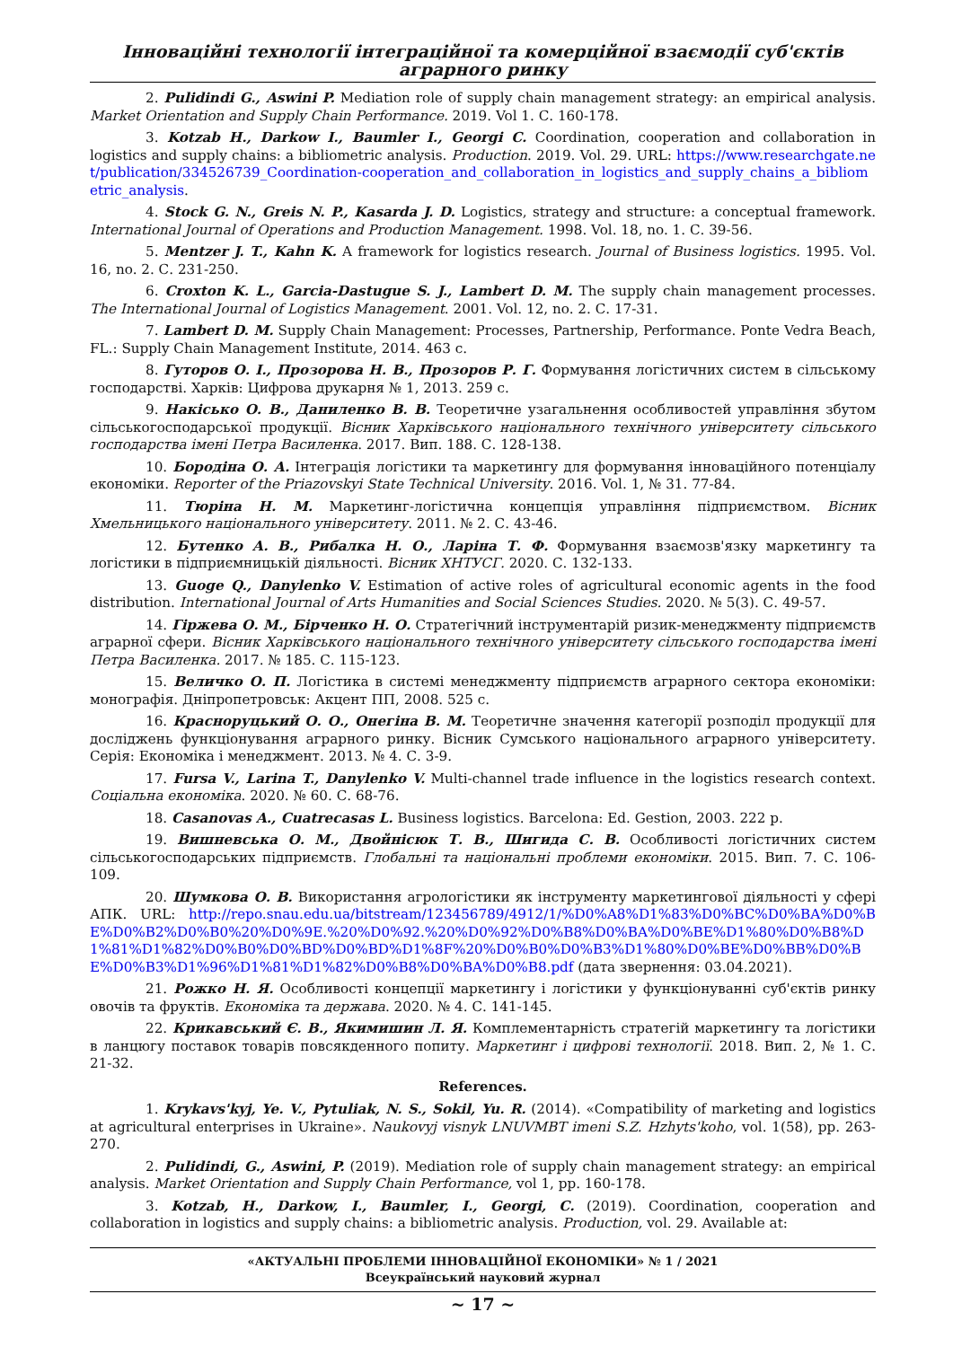Інноваційні технології інтеграційної та комерційної взаємодії суб'єктів аграрного ринку
2. Pulidindi G., Aswini P. Mediation role of supply chain management strategy: an empirical analysis. Market Orientation and Supply Chain Performance. 2019. Vol 1. С. 160-178.
3. Kotzab H., Darkow I., Baumler I., Georgi C. Coordination, cooperation and collaboration in logistics and supply chains: a bibliometric analysis. Production. 2019. Vol. 29. URL: https://www.researchgate.net/publication/334526739_Coordination-cooperation_and_collaboration_in_logistics_and_supply_chains_a_bibliometric_analysis.
4. Stock G. N., Greis N. P., Kasarda J. D. Logistics, strategy and structure: a conceptual framework. International Journal of Operations and Production Management. 1998. Vol. 18, no. 1. С. 39-56.
5. Mentzer J. T., Kahn K. A framework for logistics research. Journal of Business logistics. 1995. Vol. 16, no. 2. С. 231-250.
6. Croxton K. L., Garcia-Dastugue S. J., Lambert D. M. The supply chain management processes. The International Journal of Logistics Management. 2001. Vol. 12, no. 2. С. 17-31.
7. Lambert D. M. Supply Chain Management: Processes, Partnership, Performance. Ponte Vedra Beach, FL.: Supply Chain Management Institute, 2014. 463 с.
8. Гуторов О. І., Прозорова Н. В., Прозоров Р. Г. Формування логістичних систем в сільському господарстві. Харків: Цифрова друкарня № 1, 2013. 259 с.
9. Накісько О. В., Даниленко В. В. Теоретичне узагальнення особливостей управління збутом сільськогосподарської продукції. Вісник Харківського національного технічного університету сільського господарства імені Петра Василенка. 2017. Вип. 188. С. 128-138.
10. Бородіна О. А. Інтеграція логістики та маркетингу для формування інноваційного потенціалу економіки. Reporter of the Priazovskyi State Technical University. 2016. Vol. 1, № 31. 77-84.
11. Тюріна Н. М. Маркетинг-логістична концепція управління підприємством. Вісник Хмельницького національного університету. 2011. № 2. С. 43-46.
12. Бутенко А. В., Рибалка Н. О., Ларіна Т. Ф. Формування взаємозв'язку маркетингу та логістики в підприємницькій діяльності. Вісник ХНТУСГ. 2020. С. 132-133.
13. Guoge Q., Danylenko V. Estimation of active roles of agricultural economic agents in the food distribution. International Journal of Arts Humanities and Social Sciences Studies. 2020. № 5(3). С. 49-57.
14. Гіржева О. М., Бірченко Н. О. Стратегічний інструментарій ризик-менеджменту підприємств аграрної сфери. Вісник Харківського національного технічного університету сільського господарства імені Петра Василенка. 2017. № 185. С. 115-123.
15. Величко О. П. Логістика в системі менеджменту підприємств аграрного сектора економіки: монографія. Дніпропетровськ: Акцент ПП, 2008. 525 с.
16. Красноруцький О. О., Онегіна В. М. Теоретичне значення категорії розподіл продукції для досліджень функціонування аграрного ринку. Вісник Сумського національного аграрного університету. Серія: Економіка і менеджмент. 2013. № 4. С. 3-9.
17. Fursa V., Larina T., Danylenko V. Multi-channel trade influence in the logistics research context. Соціальна економіка. 2020. № 60. С. 68-76.
18. Casanovas A., Cuatrecasas L. Business logistics. Barcelona: Ed. Gestion, 2003. 222 p.
19. Вишневська О. М., Двойнісюк Т. В., Шигида С. В. Особливості логістичних систем сільськогосподарських підприємств. Глобальні та національні проблеми економіки. 2015. Вип. 7. С. 106-109.
20. Шумкова О. В. Використання агрологістики як інструменту маркетингової діяльності у сфері АПК. URL: http://repo.snau.edu.ua/bitstream/123456789/4912/1/%D0%A8%D1%83%D0%BC%D0%BA%D0%BE%D0%B2%D0%B0%20%D0%9E.%20%D0%92.%20%D0%92%D0%B8%D0%BA%D0%BE%D1%80%D0%B8%D1%81%D1%82%D0%B0%D0%BD%D0%BD%D1%8F%20%D0%B0%D0%B3%D1%80%D0%BE%D0%BB%D0%BE%D0%B3%D1%96%D1%81%D1%82%D0%B8%D0%BA%D0%B8.pdf (дата звернення: 03.04.2021).
21. Рожко Н. Я. Особливості концепції маркетингу і логістики у функціонуванні суб'єктів ринку овочів та фруктів. Економіка та держава. 2020. № 4. С. 141-145.
22. Крикавський Є. В., Якимишин Л. Я. Комплементарність стратегій маркетингу та логістики в ланцюгу поставок товарів повсякденного попиту. Маркетинг і цифрові технології. 2018. Вип. 2, № 1. С. 21-32.
References.
1. Krykavs'kyj, Ye. V., Pytuliak, N. S., Sokil, Yu. R. (2014). «Compatibility of marketing and logistics at agricultural enterprises in Ukraine». Naukovyj visnyk LNUVMBT imeni S.Z. Hzhyts'koho, vol. 1(58), pp. 263-270.
2. Pulidindi, G., Aswini, P. (2019). Mediation role of supply chain management strategy: an empirical analysis. Market Orientation and Supply Chain Performance, vol 1, pp. 160-178.
3. Kotzab, H., Darkow, I., Baumler, I., Georgi, C. (2019). Coordination, cooperation and collaboration in logistics and supply chains: a bibliometric analysis. Production, vol. 29. Available at:
«АКТУАЛЬНІ ПРОБЛЕМИ ІННОВАЦІЙНОЇ ЕКОНОМІКИ» № 1 / 2021
Всеукраїнський науковий журнал
~ 17 ~